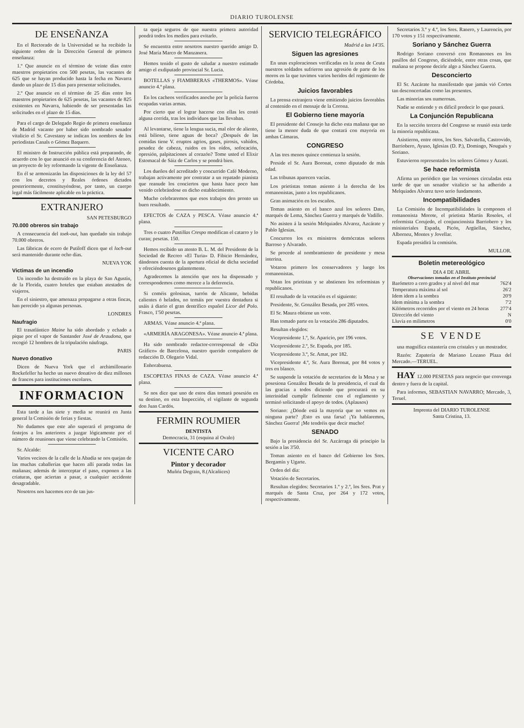DIARIO TUROLENSE
DE ENSEÑANZA
En el Rectorado de la Universidad se ha recibido la siguiente orden de la Dirección General de primera enseñanza:
1.º Que anuncie en el término de veinte días entre maestros propietarios con 500 pesetas, las vacantes de 625 que se hayan producido hasta la fecha en Navarra dando un plazo de 15 días para presentar solicitudes.
2.º Que anuncie en el término de 25 días entre los maestros propietarios de 625 pesetas, las vacantes de 825 existentes en Navarra, habiendo de ser presentadas las solicitudes en el plazo de 15 días.
Para el cargo de Delegado Regio de primera enseñanza de Madrid vacante por haber sido nombrado senador vitalicio el Sr. Cavestany se indican los nombres de los periodistas Canals o Gómez Baquero.
El ministro de Instrucción pública está preparando, de acuerdo con lo que anunció en su conferencia del Ateneo, un proyecto de ley reformando la vigente de Enseñanza.
En él se armonizarán las disposiciones de la ley del 57 con los decretos y Reales órdenes dictados posteriormente, constituyéndose, por tanto, un cuerpo legal más fácilmente aplicable en la práctica.
EXTRANJERO
SAN PETESBURGO
70.000 obreros sin trabajo
A consecuencia del toek-out, han quedado sin trabajo 70.000 obreros.
Las fábricas de ecero de Putiloff dicen que el loch-out será mantenido durante ocho días.
NUEVA YOK
Victimas de un incendio
Un incendio ha destruído en la playa de San Agustín, de la Florida, cuatro hoteles que estaban atestados de viajeros.
En el siniestro, que amenaza propagarse a otras fincas, han perecido ya algunas personas.
LONDRES
Naufragio
El trasatlántico Maine ha sido abordado y echado a pique por el vapor de Santander Joxé de Araudona, que recogió 12 hombres de la tripulación náufraga.
PARIS
Nuevo donativo
Dicen de Nueva York que el archimillonario Rockefeller ha hecho un nuevo donativo de diez millones de francos para instituciones escolares.
INFORMACION
Esta tarde a las siete y media se reunirá en Junta general la Comisión de ferias y fiestas.
No dudamos que este año superará el programa de festejos a los anteriores a juzgar lógicamente por el número de reuniones que viene celebrando la Comisión.
Sr. Alcalde:
Varios vecinos de la calle de la Abadía se nos quejan de las muchas caballerías que hacen allí parada todas las mañanas; además de interceptar el paso, exponen a las criaturas, que aciertan a pasar, a cualquier accidente desagradable.
Nosotros nos hacemos eco de tan jus-
ta queja seguros de que nuestra primera autoridad pondrá todos los medios para evitarlo.
Se encuentra entre nosotros nuestro querido amigo D. José María Marco de Manzanera.
Hemos tenido el gusto de saludar a nuestro estimado amigo el exdiputado provincial Sr. Lucia.
BOTELLAS y FIAMBRERAS «THERMOS». Véase anuncio 4.ª plana.
En los cacheos verificados anoche por la policía fueron ocupadas varias armas.
Por cierto que el lograr hacerse con ellas les costó alguna corrida, tras los individuos que las llevaban.
Al levantarse, tiene la lengua sucia, mal olor de aliento, está bilioso, tiene aguas de boca? ¿Después de las comidas tiene V. eruptos agrios, gases, pirosis, vahídos, pesadez de cabeza, ruidos en los oídos, sofocación, opresión, palpitaciones al corazón? Tome usted el Elixir Estomacal de Sáiz de Carlos y se pondrá bien.
Los dueños del acreditado y concurrido Café Moderno, trabajan activamente por contratar a un repatado pianista que reanude los conciertos que hasta hace poco han venido celebrándose en dicho establecimiento.
Mucho celebraremos que esos trabajos den pronto un buen resultado.
EFECTOS de CAZA y PESCA. Véase anuncio 4.ª plana.
Tres o cuatro Pastillas Crespo modifican el catarro y lo curan; pesetas. 150.
Hemos recibido un atento B. L. M. del Presidente de la Sociedad de Recreo «El Turia» D. Fibicio Hernández, dándonos cuenta de la apertura oficial de dicha sociedad y ofreciéndosenos galantemente.
Agradecemos la atención que nos ha dispensado y correspondemos como merece a la deferencia.
Si coméis golosinas, turrón de Alicante, bebidas calientes ó helados, no temáis por vuestra dentadura si usáis á diario el gran dentrífico español Licor del Polo. Frasco, 1'50 pesetas.
ARMAS. Véase anuncio 4.ª plana.
«ARMERÍA ARAGONESA». Véase anuncio 4.ª plana.
Ha sido nombrado redactor-corresponsal de «Día Gráfico» de Barcelona, nuestro querido compañero de redacción D. Olegario Vidal.
Enhorabuena.
ESCOPETAS FINAS de CAZA. Véase anuncio 4.ª plana.
Se nos dice que uno de estos días tomará posesión en su destino, en esta Inspección, el vigilante de segunda don Juan Cardós.
FERMIN ROUMIER
DENTISTA
Democracia, 31 (esquina al Ovalo)
VICENTE CARO
Pintor y decorador
Muñóz Degrain, 8.(Alcañices)
SERVICIO TELEGRÁFICO
Madrid a las 14'35.
Siguen las agresiones
En unas exploraciones verificadas en la zona de Ceuta nuestros soldados sufrieron una agresión de parte de los moros en la que tuvimos varios heridos del regimiento de Córdoba.
Juicios favorables
La prensa extranjera viene emitiendo juicios favorables al contenido en el mensaje de la Corona.
El Gobierno tiene mayoría
El presidente del Consejo ha dicho esta mañana que no tiene la menor duda de que contará con mayoría en ambas Cámaras.
CONGRESO
A las tres menos quince comienza la sesión.
Preside el Sr. Aura Boronat, como diputado de más edad.
Las tribunas aparecen vacías.
Los prietistas toman asiento á la derecha de los romanonistas, junto a los republicanos.
Gran animación en los escaños.
Toman asiento en el banco azul los señores Dato, marqués de Lema, Sánchez Guerra y marqués de Vadillo.
No asisten á la sesión Melquiades Alvarez, Azcárate y Pablo Iglesias.
Concurren los ex ministros demócratas señores Barroso y Alvarado.
Se procede al nombramiento de presidente y mesa interina.
Votaron primero los conservadores y luego los romanonistas.
Votan los prietistas y se abstienen los reformistas y republicanos.
El resultado de la votación es el siguiente:
Presidente, Sr. González Besada, por 285 votos.
El Sr. Maura obtiene un voto.
Han tomado parte en la votación 286 diputados.
Resultan elegidos:
Vicepresidente 1.º, Sr. Aparicio, por 196 votos.
Vicepresidente 2.º, Sr. Espada, por 185.
Vicepresidente 3.º, Sr. Amat, por 182.
Vicepresidente 4.º, Sr. Aura Boronat, por 84 votos y tres en blanco.
Se suspende la votación de secretarios de la Mesa y se posesiona González Besada de la presidencia, el cual da las gracias a todos diciendo que procurará en su interinidad cumplir fielmente con el reglamento y terminó solicitando el apoyo de todos. (Aplausos)
Soriano: ¿Dónde está la mayoría que no vemos en ninguna parte? ¡Esto es una farsa! ¡Ya hablaremos, Sánchez Guerra! ¡Me tendréis que decir mucho!
SENADO
Bajo la presidencia del Sr. Azcárraga dá principio la sesión a las 3'50.
Toman asiento en el banco del Gobierno los Sres. Bergamín y Ugarte.
Orden del día:
Votación de Secretarios.
Resultan elegidos: Secretarios 1.º y 2.º, los Sres. Prat y marqués de Santa Cruz, por 264 y 172 votos, respectivamente.
Secretarios 3.º y 4.º, los Sres. Ranero, y Laurencín, por 170 votos y 151 respectivamente.
Soriano y Sánchez Guerra
Rodrigo Soriano conversó con Romanones en los pasillos del Congreso, diciéndole, entre otras cosas, que mañana se propone decirle algo a Sánchez Guerra.
Desconcierto
El Sr. Azcárate ha manifestado que jamás vió Cortes tan desconcertadas como las presentes.
Las minorías sos numerosas.
Nadie se entiende y es dificil predecir lo que pasará.
La Conjunción Republicana
En la sección tercera del Congreso se reunió esta tarde la minoría republicana.
Asistieron, entre otros, los Sres. Salvatella, Castrovido, Barriobero, Ayuso, Iglesias (D. P.), Domingo, Nougués y Soriano.
Estuvieron representados los señores Gómez y Azzati.
Se hace reformista
Afirma un periódico que las versiones circuladas esta tarde de que un senador vitalicio se ha adherido a Melquiades Alvarez tuvo serio fundamento.
Incompatibilidades
La Comisión de Incompatibilidades la componen el romanonista Morote, el prietista Martín Rosoles, el reformista Corujedo, el conjuncionista Barriobero y los ministeriales Espada, Picón, Argüellas, Sánchez, Albornoz, Montes y Jovellar.
Espada presidirá la comisión.
MULLOR.
Boletín metereológico
DIA 4 DE ABRIL
Observaciones tomadas en el Instituto provincial
| Barómetro a cero grados y al nivel del mar | 762'4 |
| Temperatura máxima al sol | 26'2 |
| Idem idem a la sombra | 20'9 |
| Idem mínima a la sombra | 7'2 |
| Kilómetros recorridos por el viento en 24 horas | 277'4 |
| Dirección del viento | N |
| Lluvia en milimetros | 0'0 |
SE VENDE
una magnífica estantería con cristales y un mostrador.
Razón: Zapatería de Mariano Lozano Plaza del Mercado.—TERUEL.
HAY 12.000 PESETAS para negocio que convenga dentro y fuera de la capital.
Para informes, SEBASTIAN NAVARRO; Mercado, 3, Teruel.
Imprenta del DIARIO TUROLENSE
Santa Cristina, 13.